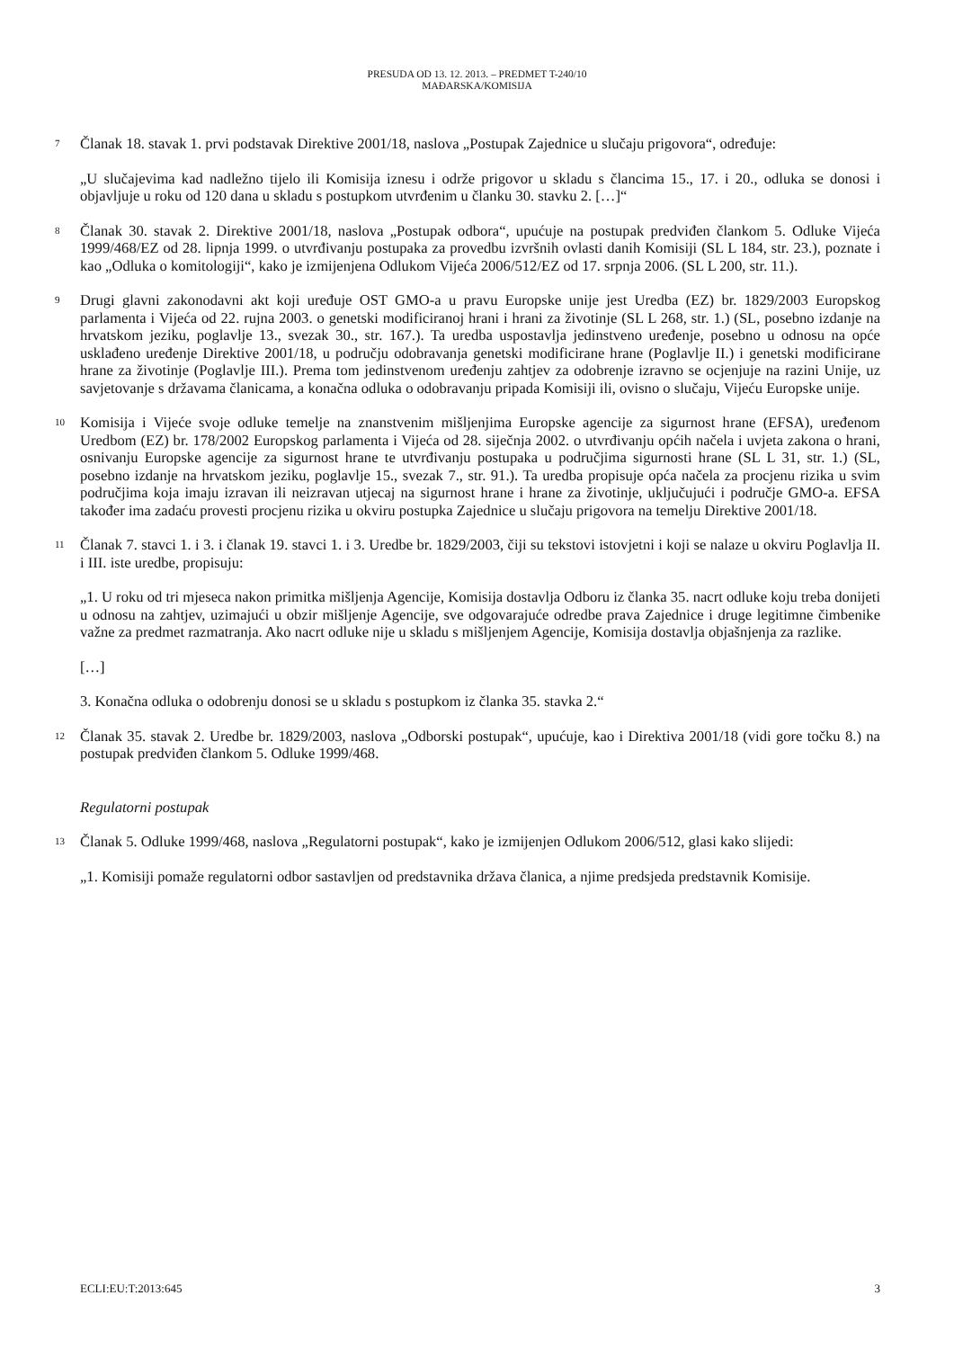PRESUDA OD 13. 12. 2013. – PREDMET T-240/10
MAĐARSKA/KOMISIJA
7
Članak 18. stavak 1. prvi podstavak Direktive 2001/18, naslova „Postupak Zajednice u slučaju prigovora“, određuje:
„U slučajevima kad nadležno tijelo ili Komisija iznesu i održe prigovor u skladu s člancima 15., 17. i 20., odluka se donosi i objavljuje u roku od 120 dana u skladu s postupkom utvrđenim u članku 30. stavku 2. […]“
8
Članak 30. stavak 2. Direktive 2001/18, naslova „Postupak odbora“, upućuje na postupak predviđen člankom 5. Odluke Vijeća 1999/468/EZ od 28. lipnja 1999. o utvrđivanju postupaka za provedbu izvršnih ovlasti danih Komisiji (SL L 184, str. 23.), poznate i kao „Odluka o komitologiji“, kako je izmijenjena Odlukom Vijeća 2006/512/EZ od 17. srpnja 2006. (SL L 200, str. 11.).
9
Drugi glavni zakonodavni akt koji uređuje OST GMO-a u pravu Europske unije jest Uredba (EZ) br. 1829/2003 Europskog parlamenta i Vijeća od 22. rujna 2003. o genetski modificiranoj hrani i hrani za životinje (SL L 268, str. 1.) (SL, posebno izdanje na hrvatskom jeziku, poglavlje 13., svezak 30., str. 167.). Ta uredba uspostavlja jedinstveno uređenje, posebno u odnosu na opće usklađeno uređenje Direktive 2001/18, u području odobravanja genetski modificirane hrane (Poglavlje II.) i genetski modificirane hrane za životinje (Poglavlje III.). Prema tom jedinstvenom uređenju zahtjev za odobrenje izravno se ocjenjuje na razini Unije, uz savjetovanje s državama članicama, a konačna odluka o odobravanju pripada Komisiji ili, ovisno o slučaju, Vijeću Europske unije.
10
Komisija i Vijeće svoje odluke temelje na znanstvenim mišljenjima Europske agencije za sigurnost hrane (EFSA), uređenom Uredbom (EZ) br. 178/2002 Europskog parlamenta i Vijeća od 28. siječnja 2002. o utvrđivanju općih načela i uvjeta zakona o hrani, osnivanju Europske agencije za sigurnost hrane te utvrđivanju postupaka u područjima sigurnosti hrane (SL L 31, str. 1.) (SL, posebno izdanje na hrvatskom jeziku, poglavlje 15., svezak 7., str. 91.). Ta uredba propisuje opća načela za procjenu rizika u svim područjima koja imaju izravan ili neizravan utjecaj na sigurnost hrane i hrane za životinje, uključujući i područje GMO-a. EFSA također ima zadaću provesti procjenu rizika u okviru postupka Zajednice u slučaju prigovora na temelju Direktive 2001/18.
11
Članak 7. stavci 1. i 3. i članak 19. stavci 1. i 3. Uredbe br. 1829/2003, čiji su tekstovi istovjetni i koji se nalaze u okviru Poglavlja II. i III. iste uredbe, propisuju:
„1. U roku od tri mjeseca nakon primitka mišljenja Agencije, Komisija dostavlja Odboru iz članka 35. nacrt odluke koju treba donijeti u odnosu na zahtjev, uzimajući u obzir mišljenje Agencije, sve odgovarajuće odredbe prava Zajednice i druge legitimne čimbenike važne za predmet razmatranja. Ako nacrt odluke nije u skladu s mišljenjem Agencije, Komisija dostavlja objašnjenja za razlike.
[…]
3. Konačna odluka o odobrenju donosi se u skladu s postupkom iz članka 35. stavka 2.“
12
Članak 35. stavak 2. Uredbe br. 1829/2003, naslova „Odborski postupak“, upućuje, kao i Direktiva 2001/18 (vidi gore točku 8.) na postupak predviđen člankom 5. Odluke 1999/468.
Regulatorni postupak
13
Članak 5. Odluke 1999/468, naslova „Regulatorni postupak“, kako je izmijenjen Odlukom 2006/512, glasi kako slijedi:
„1. Komisiji pomaže regulatorni odbor sastavljen od predstavnika država članica, a njime predsjeda predstavnik Komisije.
ECLI:EU:T:2013:645 3